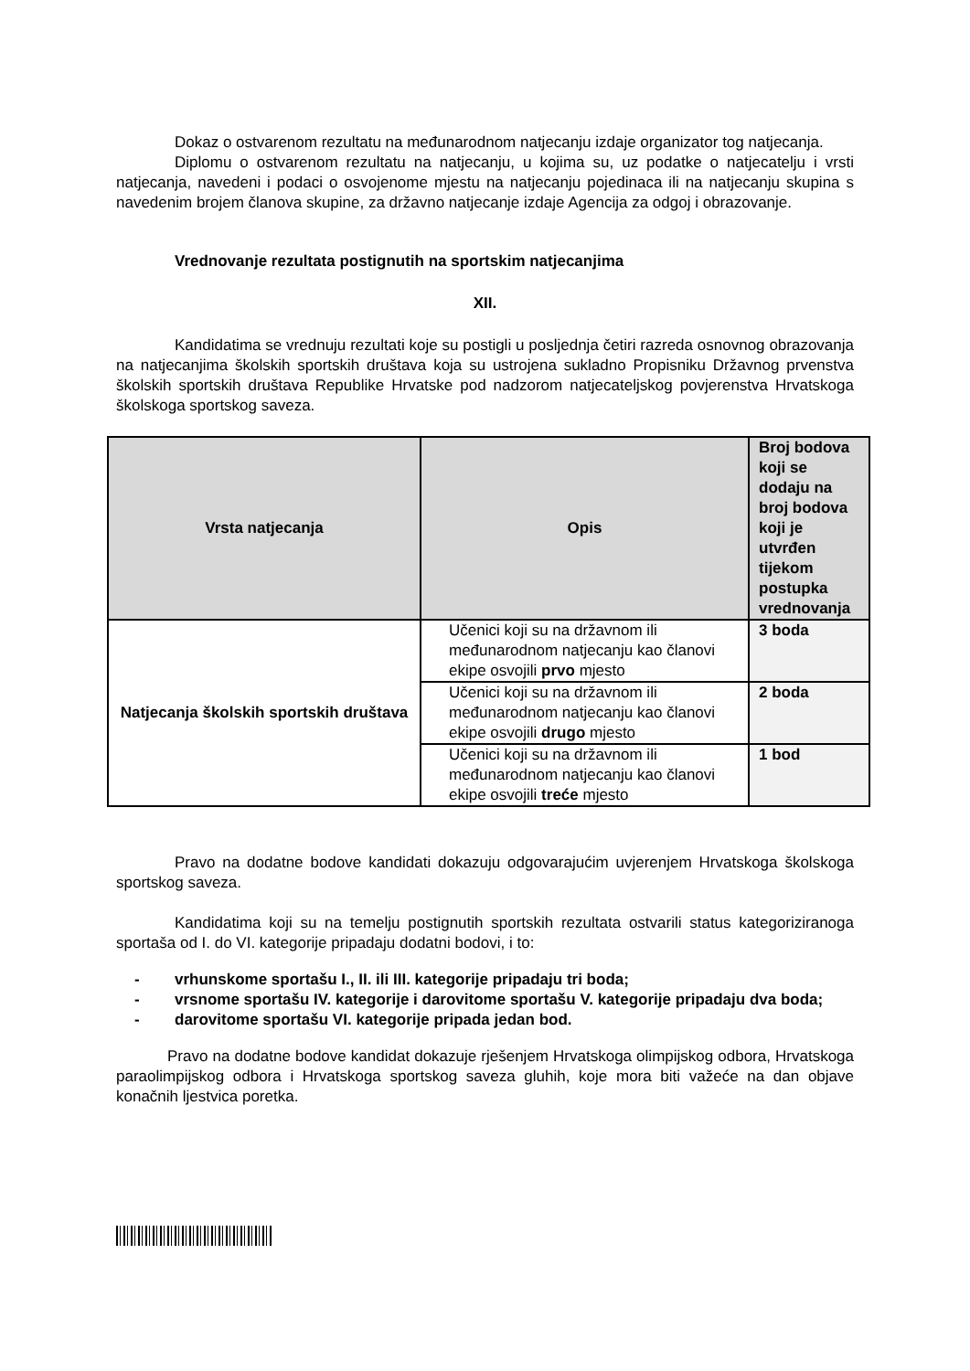Dokaz o ostvarenom rezultatu na međunarodnom natjecanju izdaje organizator tog natjecanja.
Diplomu o ostvarenom rezultatu na natjecanju, u kojima su, uz podatke o natjecatelju i vrsti natjecanja, navedeni i podaci o osvojenome mjestu na natjecanju pojedinaca ili na natjecanju skupina s navedenim brojem članova skupine, za državno natjecanje izdaje Agencija za odgoj i obrazovanje.
Vrednovanje rezultata postignutih na sportskim natjecanjima
XII.
Kandidatima se vrednuju rezultati koje su postigli u posljednja četiri razreda osnovnog obrazovanja na natjecanjima školskih sportskih društava koja su ustrojena sukladno Propisniku Državnog prvenstva školskih sportskih društava Republike Hrvatske pod nadzorom natjecateljskog povjerenstva Hrvatskoga školskoga sportskog saveza.
| Vrsta natjecanja | Opis | Broj bodova koji se dodaju na broj bodova koji je utvrđen tijekom postupka vrednovanja |
| --- | --- | --- |
| Natjecanja školskih sportskih društava | Učenici koji su na državnom ili međunarodnom natjecanju kao članovi ekipe osvojili prvo mjesto | 3 boda |
| | Učenici koji su na državnom ili međunarodnom natjecanju kao članovi ekipe osvojili drugo mjesto | 2 boda |
| | Učenici koji su na državnom ili međunarodnom natjecanju kao članovi ekipe osvojili treće mjesto | 1 bod |
Pravo na dodatne bodove kandidati dokazuju odgovarajućim uvjerenjem Hrvatskoga školskoga sportskog saveza.
Kandidatima koji su na temelju postignutih sportskih rezultata ostvarili status kategoriziranoga sportaša od I. do VI. kategorije pripadaju dodatni bodovi, i to:
- vrhunskome sportašu I., II. ili III. kategorije pripadaju tri boda;
- vrsnome sportašu IV. kategorije i darovitome sportašu V. kategorije pripadaju dva boda;
- darovitome sportašu VI. kategorije pripada jedan bod.
Pravo na dodatne bodove kandidat dokazuje rješenjem Hrvatskoga olimpijskog odbora, Hrvatskoga paraolimpijskog odbora i Hrvatskoga sportskog saveza gluhih, koje mora biti važeće na dan objave konačnih ljestvica poretka.